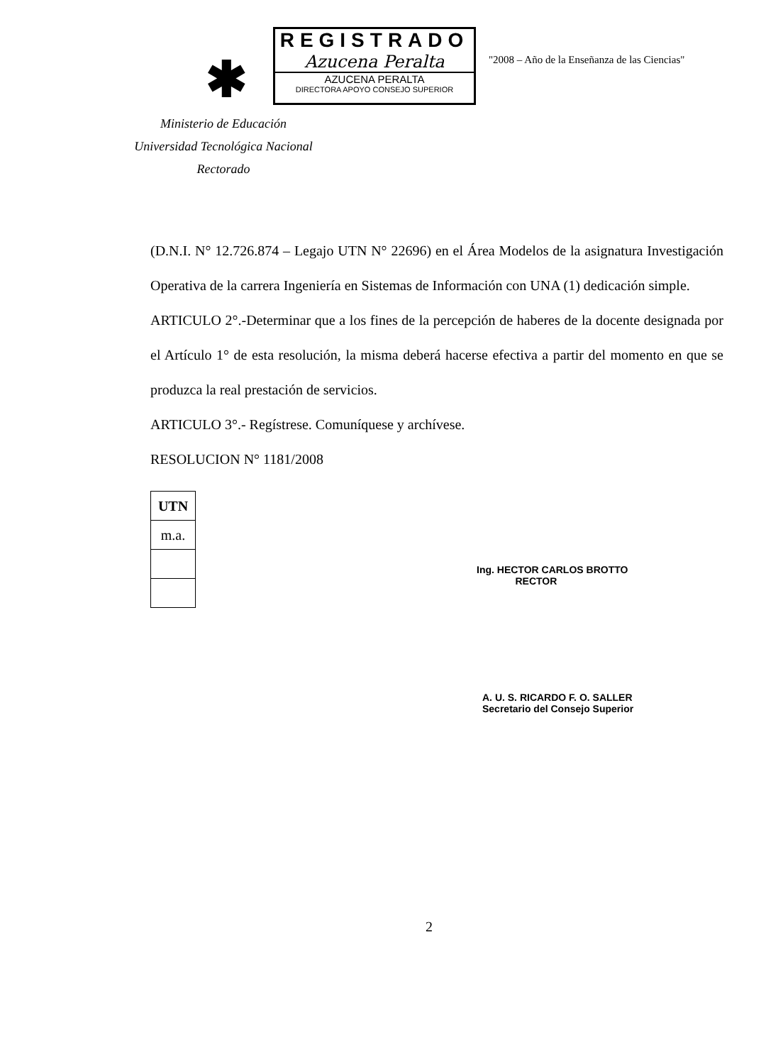✱
REGISTRADO
Azucena Peralta
AZUCENA PERALTA
DIRECTORA APOYO CONSEJO SUPERIOR
"2008 – Año de la Enseñanza de las Ciencias"
Ministerio de Educación
Universidad Tecnológica Nacional
Rectorado
(D.N.I. N° 12.726.874 – Legajo UTN N° 22696) en el Área Modelos de la asignatura Investigación Operativa de la carrera Ingeniería en Sistemas de Información con UNA (1) dedicación simple.
ARTICULO 2°.-Determinar que a los fines de la percepción de haberes de la docente designada por el Artículo 1° de esta resolución, la misma deberá hacerse efectiva a partir del momento en que se produzca la real prestación de servicios.
ARTICULO 3°.- Regístrese. Comuníquese y archívese.
RESOLUCION N° 1181/2008
| UTN |
| m.a. |
Ing. HECTOR CARLOS BROTTO
RECTOR
A. U. S. RICARDO F. O. SALLER
Secretario del Consejo Superior
2